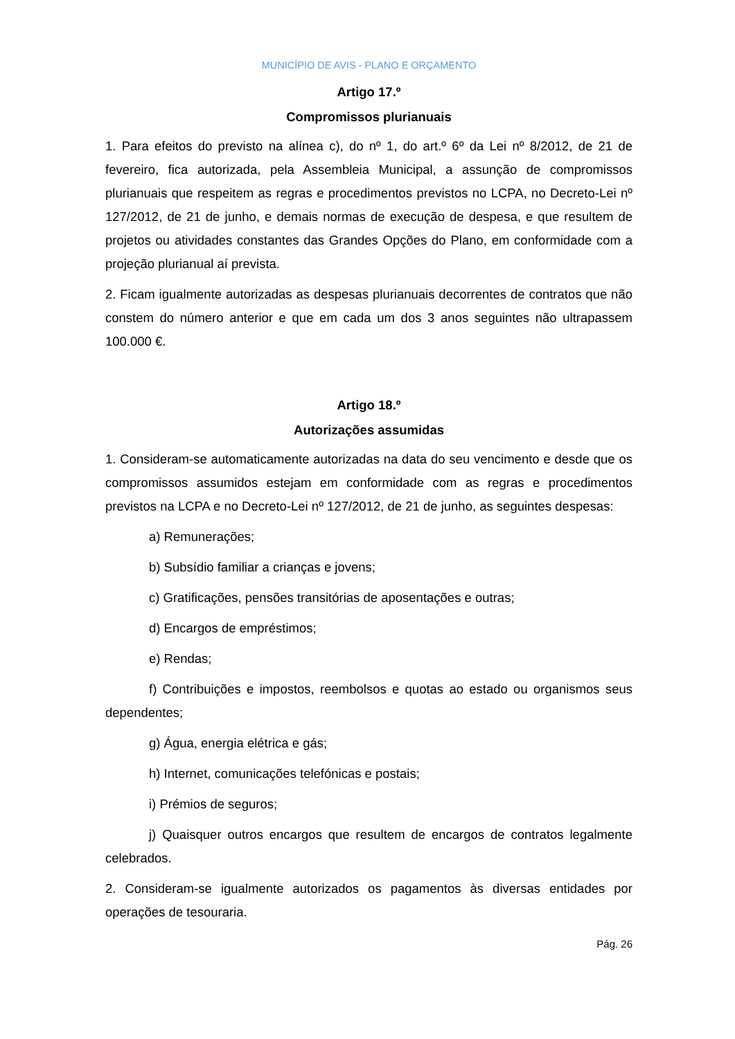MUNICÍPIO DE AVIS - PLANO E ORÇAMENTO
Artigo 17.º
Compromissos plurianuais
1. Para efeitos do previsto na alínea c), do nº 1, do art.º 6º da Lei nº 8/2012, de 21 de fevereiro, fica autorizada, pela Assembleia Municipal, a assunção de compromissos plurianuais que respeitem as regras e procedimentos previstos no LCPA, no Decreto-Lei nº 127/2012, de 21 de junho, e demais normas de execução de despesa, e que resultem de projetos ou atividades constantes das Grandes Opções do Plano, em conformidade com a projeção plurianual aí prevista.
2. Ficam igualmente autorizadas as despesas plurianuais decorrentes de contratos que não constem do número anterior e que em cada um dos 3 anos seguintes não ultrapassem 100.000 €.
Artigo 18.º
Autorizações assumidas
1. Consideram-se automaticamente autorizadas na data do seu vencimento e desde que os compromissos assumidos estejam em conformidade com as regras e procedimentos previstos na LCPA e no Decreto-Lei nº 127/2012, de 21 de junho, as seguintes despesas:
a) Remunerações;
b) Subsídio familiar a crianças e jovens;
c) Gratificações, pensões transitórias de aposentações e outras;
d) Encargos de empréstimos;
e) Rendas;
f) Contribuições e impostos, reembolsos e quotas ao estado ou organismos seus dependentes;
g) Água, energia elétrica e gás;
h) Internet, comunicações telefónicas e postais;
i) Prémios de seguros;
j) Quaisquer outros encargos que resultem de encargos de contratos legalmente celebrados.
2. Consideram-se igualmente autorizados os pagamentos às diversas entidades por operações de tesouraria.
Pág. 26